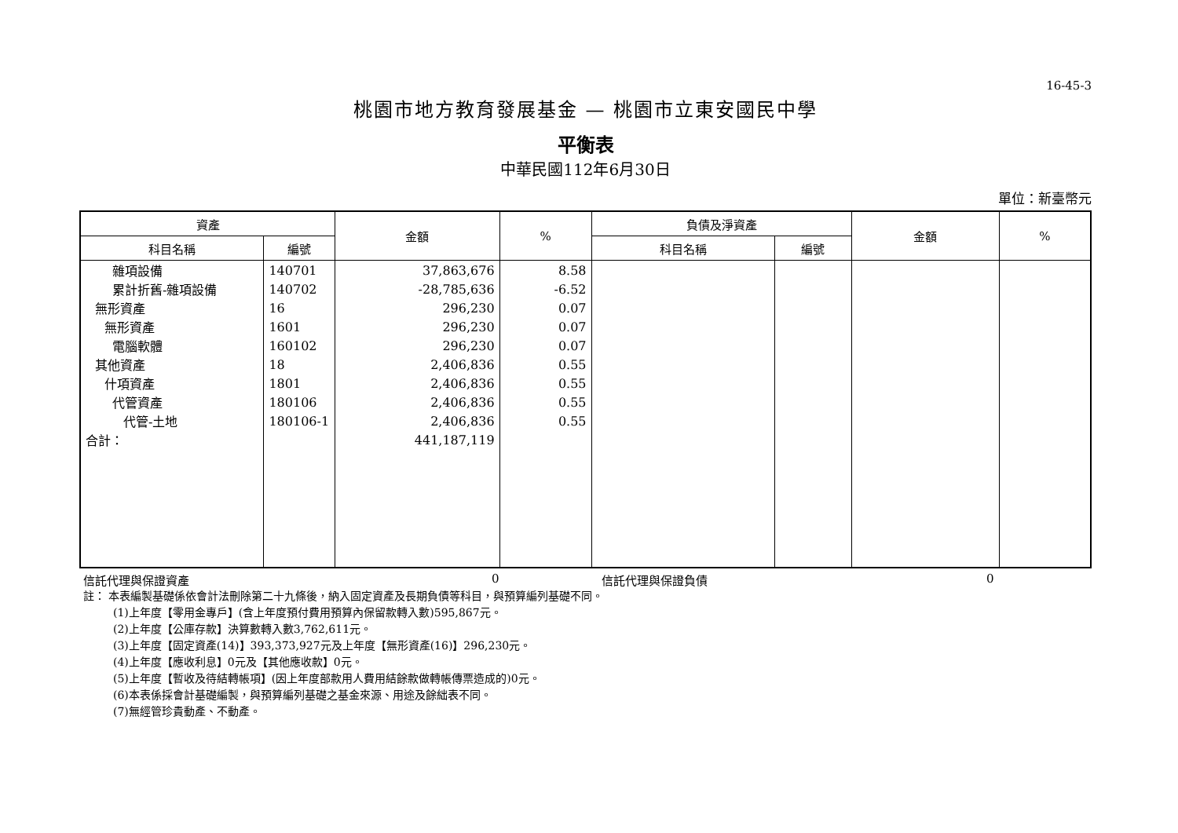16-45-3
桃園市地方教育發展基金 — 桃園市立東安國民中學
平衡表
中華民國112年6月30日
單位：新臺幣元
| 資產 | | 金額 | % | 負債及淨資產 | | 金額 | % |
| --- | --- | --- | --- | --- | --- | --- | --- |
| 科目名稱 | 編號 | | | 科目名稱 | 編號 | | |
| 雜項設備 | 140701 | 37,863,676 | 8.58 | | | | |
| 累計折舊-雜項設備 | 140702 | -28,785,636 | -6.52 | | | | |
| 無形資產 | 16 | 296,230 | 0.07 | | | | |
| 無形資產 | 1601 | 296,230 | 0.07 | | | | |
| 電腦軟體 | 160102 | 296,230 | 0.07 | | | | |
| 其他資產 | 18 | 2,406,836 | 0.55 | | | | |
| 什項資產 | 1801 | 2,406,836 | 0.55 | | | | |
| 代管資產 | 180106 | 2,406,836 | 0.55 | | | | |
| 代管-土地 | 180106-1 | 2,406,836 | 0.55 | | | | |
| 合計： | | 441,187,119 | | | | | |
信託代理與保證資產 0 信託代理與保證負債 0
註： 本表編製基礎係依會計法刪除第二十九條後，納入固定資產及長期負債等科目，與預算編列基礎不同。
(1)上年度【零用金專戶】(含上年度預付費用預算內保留款轉入數)595,867元。
(2)上年度【公庫存款】決算數轉入數3,762,611元。
(3)上年度【固定資產(14)】393,373,927元及上年度【無形資產(16)】296,230元。
(4)上年度【應收利息】0元及【其他應收款】0元。
(5)上年度【暫收及待結轉帳項】(因上年度部款用人費用結餘款做轉帳傳票造成的)0元。
(6)本表係採會計基礎編製，與預算編列基礎之基金來源、用途及餘絀表不同。
(7)無經管珍貴動產、不動產。